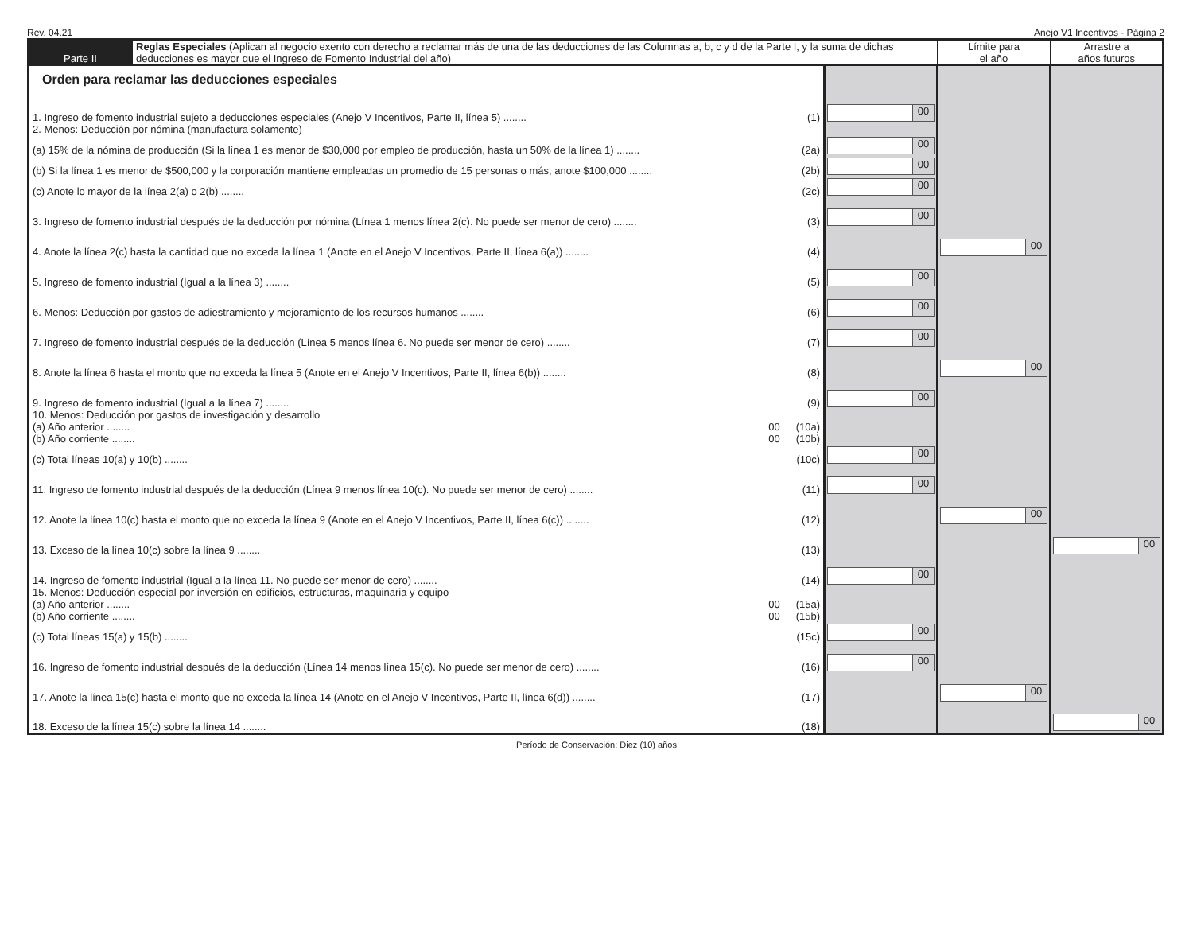Rev. 04.21 Anejo V1 Incentivos - Página 2
| Parte II | Reglas Especiales (Aplican al negocio exento con derecho a reclamar más de una de las deducciones de las Columnas a, b, c y d de la Parte I, y la suma de dichas deducciones es mayor que el Ingreso de Fomento Industrial del año) | | Límite para el año | Arrastre a años futuros |
| --- | --- | --- | --- | --- |
| Orden para reclamar las deducciones especiales | | | | |
| 1. Ingreso de fomento industrial sujeto a deducciones especiales (Anejo V Incentivos, Parte II, línea 5) ........ (1) | | 00 | | |
| 2. Menos: Deducción por nómina (manufactura solamente) | | | | |
| (a) 15% de la nómina de producción (Si la línea 1 es menor de $30,000 por empleo de producción, hasta un 50% de la línea 1) ........ (2a) | | 00 | | |
| (b) Si la línea 1 es menor de $500,000 y la corporación mantiene empleadas un promedio de 15 personas o más, anote $100,000 ........ (2b) | | 00 | | |
| (c) Anote lo mayor de la línea 2(a) o 2(b) ........ (2c) | | 00 | | |
| 3. Ingreso de fomento industrial después de la deducción por nómina (Línea 1 menos línea 2(c). No puede ser menor de cero) ........ (3) | | 00 | | |
| 4. Anote la línea 2(c) hasta la cantidad que no exceda la línea 1 (Anote en el Anejo V Incentivos, Parte II, línea 6(a)) ........ (4) | | | 00 | |
| 5. Ingreso de fomento industrial (Igual a la línea 3) ........ (5) | | 00 | | |
| 6. Menos: Deducción por gastos de adiestramiento y mejoramiento de los recursos humanos ........ (6) | | 00 | | |
| 7. Ingreso de fomento industrial después de la deducción (Línea 5 menos línea 6. No puede ser menor de cero) ........ (7) | | 00 | | |
| 8. Anote la línea 6 hasta el monto que no exceda la línea 5 (Anote en el Anejo V Incentivos, Parte II, línea 6(b)) ........ (8) | | | 00 | |
| 9. Ingreso de fomento industrial (Igual a la línea 7) ........ (9) | | 00 | | |
| 10. Menos: Deducción por gastos de investigación y desarrollo | | | | |
| (a) Año anterior ........ (10a) 00 | | | | |
| (b) Año corriente ........ (10b) 00 | | | | |
| (c) Total líneas 10(a) y 10(b) ........ (10c) | | 00 | | |
| 11. Ingreso de fomento industrial después de la deducción (Línea 9 menos línea 10(c). No puede ser menor de cero) ........ (11) | | 00 | | |
| 12. Anote la línea 10(c) hasta el monto que no exceda la línea 9 (Anote en el Anejo V Incentivos, Parte II, línea 6(c)) ........ (12) | | | 00 | |
| 13. Exceso de la línea 10(c) sobre la línea 9 ........ (13) | | | | 00 |
| 14. Ingreso de fomento industrial (Igual a la línea 11. No puede ser menor de cero) ........ (14) | | 00 | | |
| 15. Menos: Deducción especial por inversión en edificios, estructuras, maquinaria y equipo | | | | |
| (a) Año anterior ........ (15a) 00 | | | | |
| (b) Año corriente ........ (15b) 00 | | | | |
| (c) Total líneas 15(a) y 15(b) ........ (15c) | | 00 | | |
| 16. Ingreso de fomento industrial después de la deducción (Línea 14 menos línea 15(c). No puede ser menor de cero) ........ (16) | | 00 | | |
| 17. Anote la línea 15(c) hasta el monto que no exceda la línea 14 (Anote en el Anejo V Incentivos, Parte II, línea 6(d)) ........ (17) | | | 00 | |
| 18. Exceso de la línea 15(c) sobre la línea 14 ........ (18) | | | | 00 |
Período de Conservación: Diez (10) años